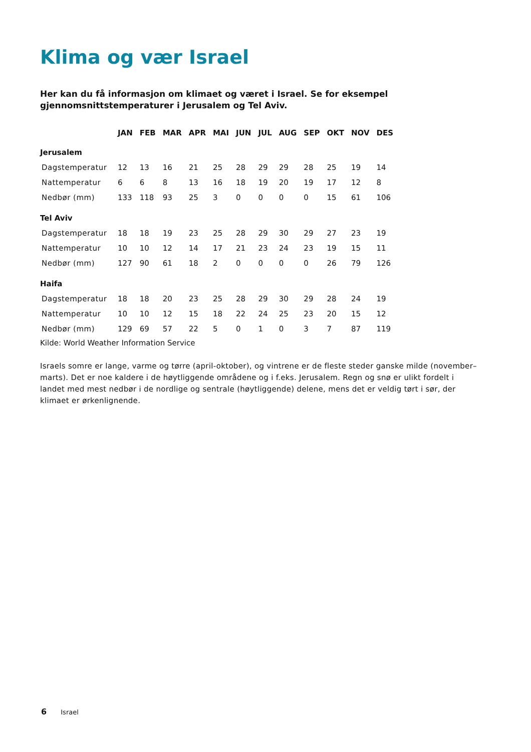Klima og vær Israel
Her kan du få informasjon om klimaet og været i Israel. Se for eksempel gjennomsnittstemperaturer i Jerusalem og Tel Aviv.
| | JAN | FEB | MAR | APR | MAI | JUN | JUL | AUG | SEP | OKT | NOV | DES |
| --- | --- | --- | --- | --- | --- | --- | --- | --- | --- | --- | --- | --- |
| Jerusalem | | | | | | | | | | | | |
| Dagstemperatur | 12 | 13 | 16 | 21 | 25 | 28 | 29 | 29 | 28 | 25 | 19 | 14 |
| Nattemperatur | 6 | 6 | 8 | 13 | 16 | 18 | 19 | 20 | 19 | 17 | 12 | 8 |
| Nedbør (mm) | 133 | 118 | 93 | 25 | 3 | 0 | 0 | 0 | 0 | 15 | 61 | 106 |
| Tel Aviv | | | | | | | | | | | | |
| Dagstemperatur | 18 | 18 | 19 | 23 | 25 | 28 | 29 | 30 | 29 | 27 | 23 | 19 |
| Nattemperatur | 10 | 10 | 12 | 14 | 17 | 21 | 23 | 24 | 23 | 19 | 15 | 11 |
| Nedbør (mm) | 127 | 90 | 61 | 18 | 2 | 0 | 0 | 0 | 0 | 26 | 79 | 126 |
| Haifa | | | | | | | | | | | | |
| Dagstemperatur | 18 | 18 | 20 | 23 | 25 | 28 | 29 | 30 | 29 | 28 | 24 | 19 |
| Nattemperatur | 10 | 10 | 12 | 15 | 18 | 22 | 24 | 25 | 23 | 20 | 15 | 12 |
| Nedbør (mm) | 129 | 69 | 57 | 22 | 5 | 0 | 1 | 0 | 3 | 7 | 87 | 119 |
Kilde: World Weather Information Service
Israels somre er lange, varme og tørre (april-oktober), og vintrene er de fleste steder ganske milde (november–marts). Det er noe kaldere i de høytliggende områdene og i f.eks. Jerusalem. Regn og snø er ulikt fordelt i landet med mest nedbør i de nordlige og sentrale (høytliggende) delene, mens det er veldig tørt i sør, der klimaet er ørkenlignende.
6 Israel